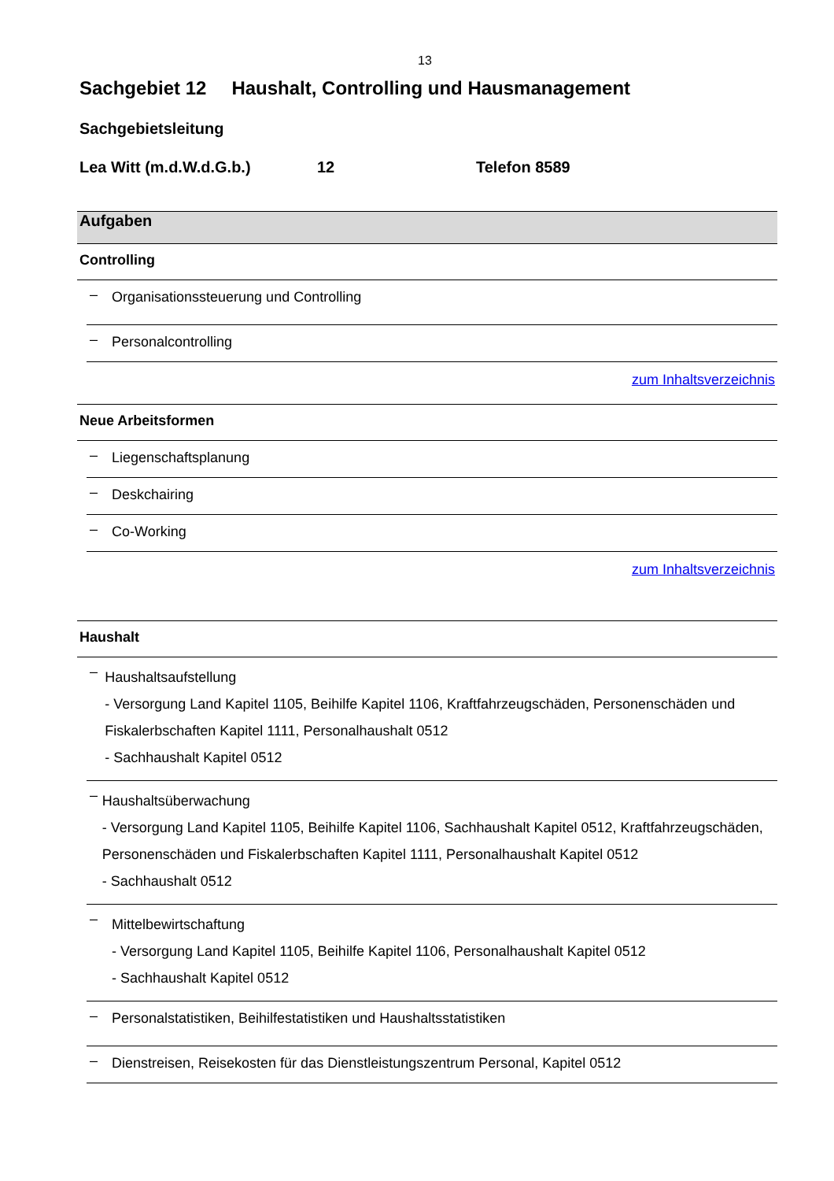13
Sachgebiet 12 Haushalt, Controlling und Hausmanagement
Sachgebietsleitung
Lea Witt (m.d.W.d.G.b.) 12 Telefon 8589
Aufgaben
Controlling
–
Organisationssteuerung und Controlling
–
Personalcontrolling
zum Inhaltsverzeichnis
Neue Arbeitsformen
–
Liegenschaftsplanung
–
Deskchairing
–
Co-Working
zum Inhaltsverzeichnis
Haushalt
–
Haushaltsaufstellung
- Versorgung Land Kapitel 1105, Beihilfe Kapitel 1106, Kraftfahrzeugschäden, Personenschäden und Fiskalerbschaften Kapitel 1111, Personalhaushalt 0512
- Sachhaushalt Kapitel 0512
–
Haushaltsüberwachung
- Versorgung Land Kapitel 1105, Beihilfe Kapitel 1106, Sachhaushalt Kapitel 0512, Kraftfahrzeugschäden, Personenschäden und Fiskalerbschaften Kapitel 1111, Personalhaushalt Kapitel 0512
- Sachhaushalt 0512
–
Mittelbewirtschaftung
- Versorgung Land Kapitel 1105, Beihilfe Kapitel 1106, Personalhaushalt Kapitel 0512
- Sachhaushalt Kapitel 0512
–
Personalstatistiken, Beihilfestatistiken und Haushaltsstatistiken
–
Dienstreisen, Reisekosten für das Dienstleistungszentrum Personal, Kapitel 0512